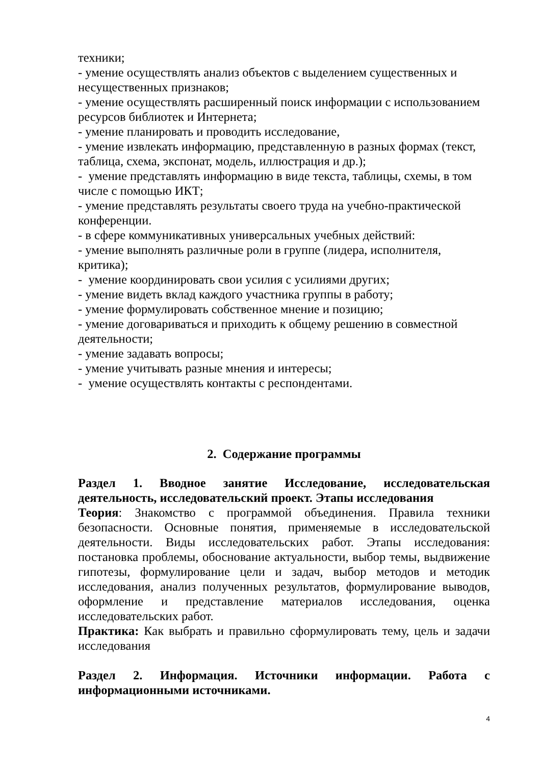техники;
- умение осуществлять анализ объектов с выделением существенных и несущественных признаков;
- умение осуществлять расширенный поиск информации с использованием ресурсов библиотек и Интернета;
- умение планировать и проводить исследование,
- умение извлекать информацию, представленную в разных формах (текст, таблица, схема, экспонат, модель, иллюстрация и др.);
- умение представлять информацию в виде текста, таблицы, схемы, в том числе с помощью ИКТ;
- умение представлять результаты своего труда на учебно-практической конференции.
- в сфере коммуникативных универсальных учебных действий:
- умение выполнять различные роли в группе (лидера, исполнителя, критика);
- умение координировать свои усилия с усилиями других;
- умение видеть вклад каждого участника группы в работу;
- умение формулировать собственное мнение и позицию;
- умение договариваться и приходить к общему решению в совместной деятельности;
- умение задавать вопросы;
- умение учитывать разные мнения и интересы;
- умение осуществлять контакты с респондентами.
2. Содержание программы
Раздел 1. Вводное занятие Исследование, исследовательская деятельность, исследовательский проект. Этапы исследования
Теория: Знакомство с программой объединения. Правила техники безопасности. Основные понятия, применяемые в исследовательской деятельности. Виды исследовательских работ. Этапы исследования: постановка проблемы, обоснование актуальности, выбор темы, выдвижение гипотезы, формулирование цели и задач, выбор методов и методик исследования, анализ полученных результатов, формулирование выводов, оформление и представление материалов исследования, оценка исследовательских работ.
Практика: Как выбрать и правильно сформулировать тему, цель и задачи исследования
Раздел 2. Информация. Источники информации. Работа с информационными источниками.
4